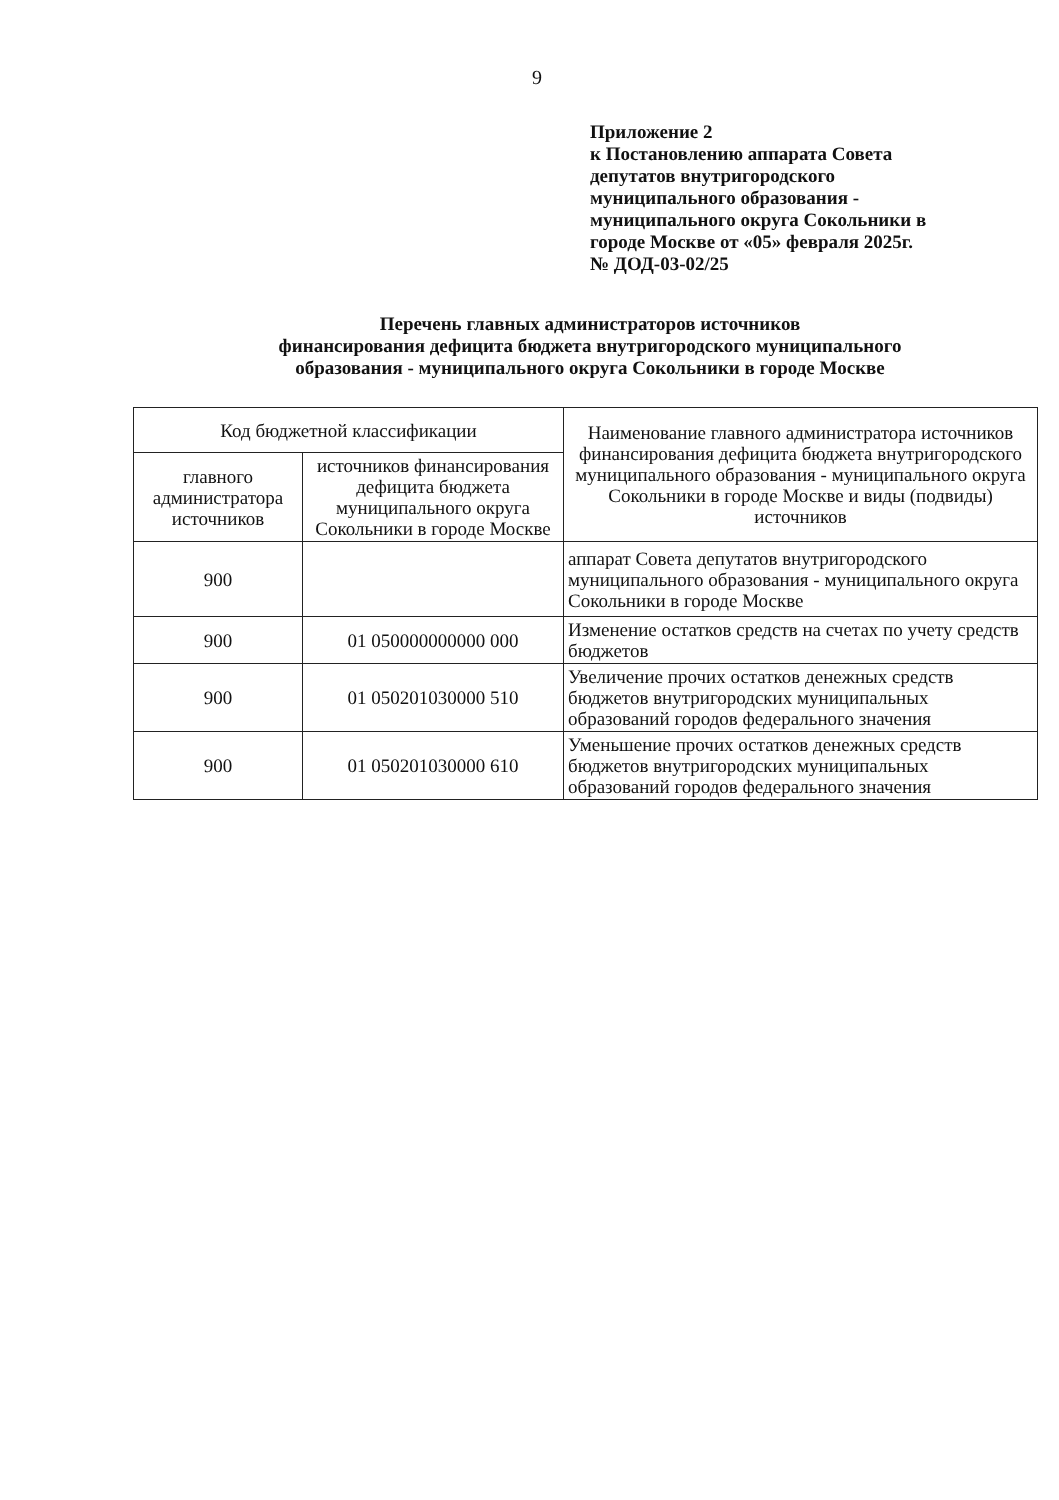9
Приложение 2
к Постановлению аппарата Совета
депутатов внутригородского
муниципального образования -
муниципального округа Сокольники в
городе Москве от «05» февраля 2025г.
№ ДОД-03-02/25
Перечень главных администраторов источников
финансирования дефицита бюджета внутригородского муниципального
образования - муниципального округа Сокольники в городе Москве
| Код бюджетной классификации | | Наименование главного администратора источников финансирования дефицита бюджета внутригородского муниципального образования - муниципального округа Сокольники в городе Москве и виды (подвиды) источников |
| --- | --- | --- |
| главного администратора источников | источников финансирования дефицита бюджета муниципального округа Сокольники в городе Москве | |
| 900 | | аппарат Совета депутатов внутригородского муниципального образования - муниципального округа Сокольники в городе Москве |
| 900 | 01 050000000000 000 | Изменение остатков средств на счетах по учету средств бюджетов |
| 900 | 01 050201030000 510 | Увеличение прочих остатков денежных средств бюджетов внутригородских муниципальных образований городов федерального значения |
| 900 | 01 050201030000 610 | Уменьшение прочих остатков денежных средств бюджетов внутригородских муниципальных образований городов федерального значения |